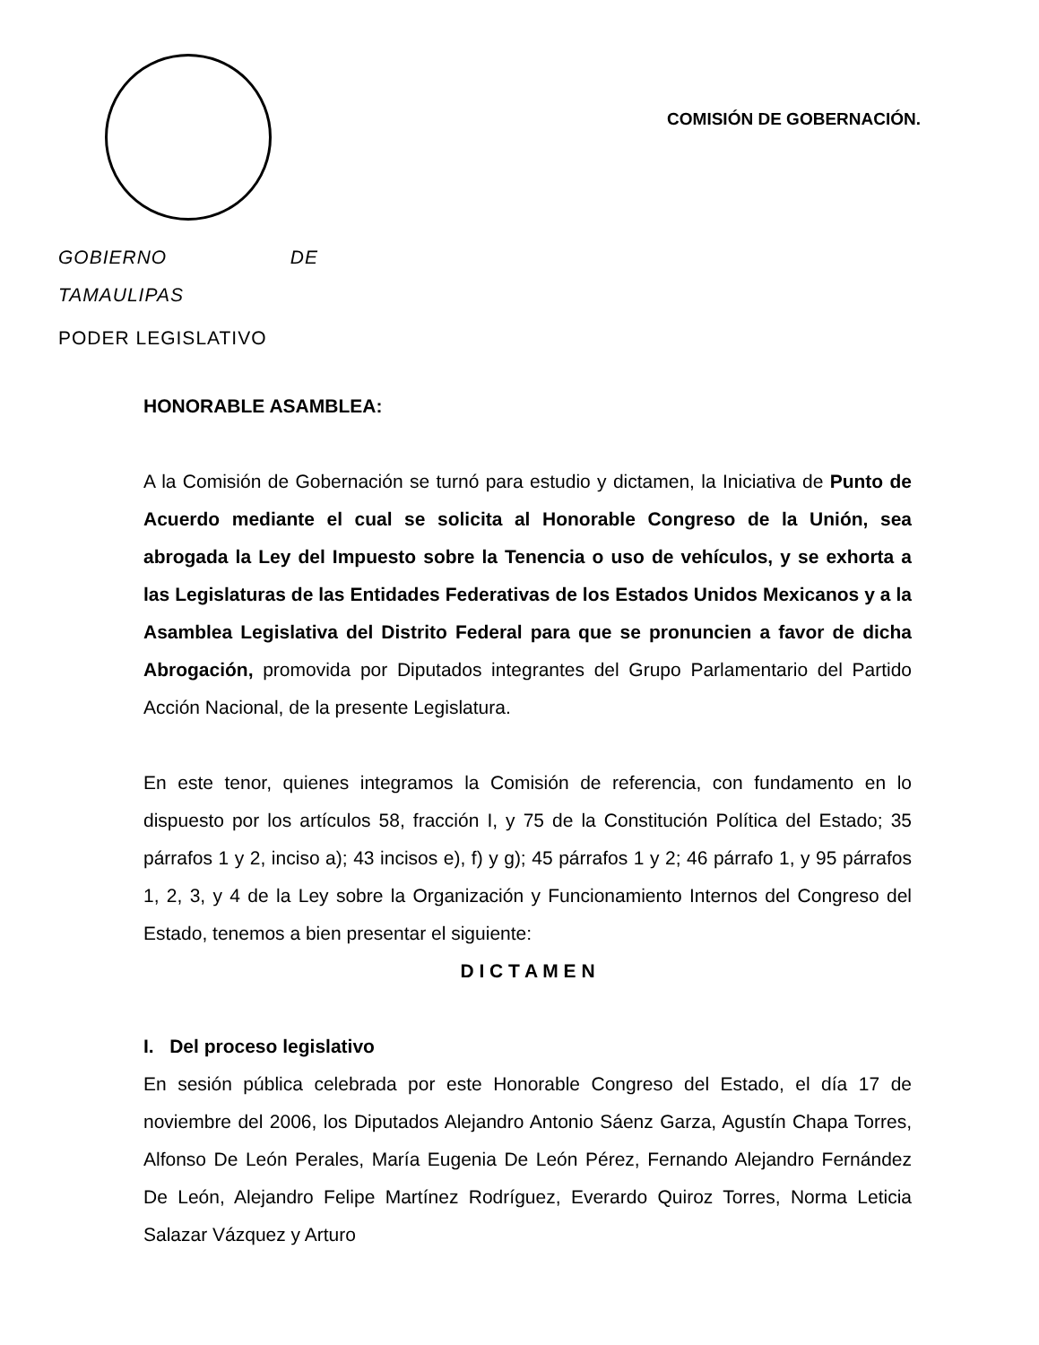GOBIERNO DE TAMAULIPAS
PODER LEGISLATIVO
COMISIÓN DE GOBERNACIÓN.
HONORABLE ASAMBLEA:
A la Comisión de Gobernación se turnó para estudio y dictamen, la Iniciativa de Punto de Acuerdo mediante el cual se solicita al Honorable Congreso de la Unión, sea abrogada la Ley del Impuesto sobre la Tenencia o uso de vehículos, y se exhorta a las Legislaturas de las Entidades Federativas de los Estados Unidos Mexicanos y a la Asamblea Legislativa del Distrito Federal para que se pronuncien a favor de dicha Abrogación, promovida por Diputados integrantes del Grupo Parlamentario del Partido Acción Nacional, de la presente Legislatura.
En este tenor, quienes integramos la Comisión de referencia, con fundamento en lo dispuesto por los artículos 58, fracción I, y 75 de la Constitución Política del Estado; 35 párrafos 1 y 2, inciso a); 43 incisos e), f) y g); 45 párrafos 1 y 2; 46 párrafo 1, y 95 párrafos 1, 2, 3, y 4 de la Ley sobre la Organización y Funcionamiento Internos del Congreso del Estado, tenemos a bien presentar el siguiente:
D I C T A M E N
I. Del proceso legislativo
En sesión pública celebrada por este Honorable Congreso del Estado, el día 17 de noviembre del 2006, los Diputados Alejandro Antonio Sáenz Garza, Agustín Chapa Torres, Alfonso De León Perales, María Eugenia De León Pérez, Fernando Alejandro Fernández De León, Alejandro Felipe Martínez Rodríguez, Everardo Quiroz Torres, Norma Leticia Salazar Vázquez y Arturo